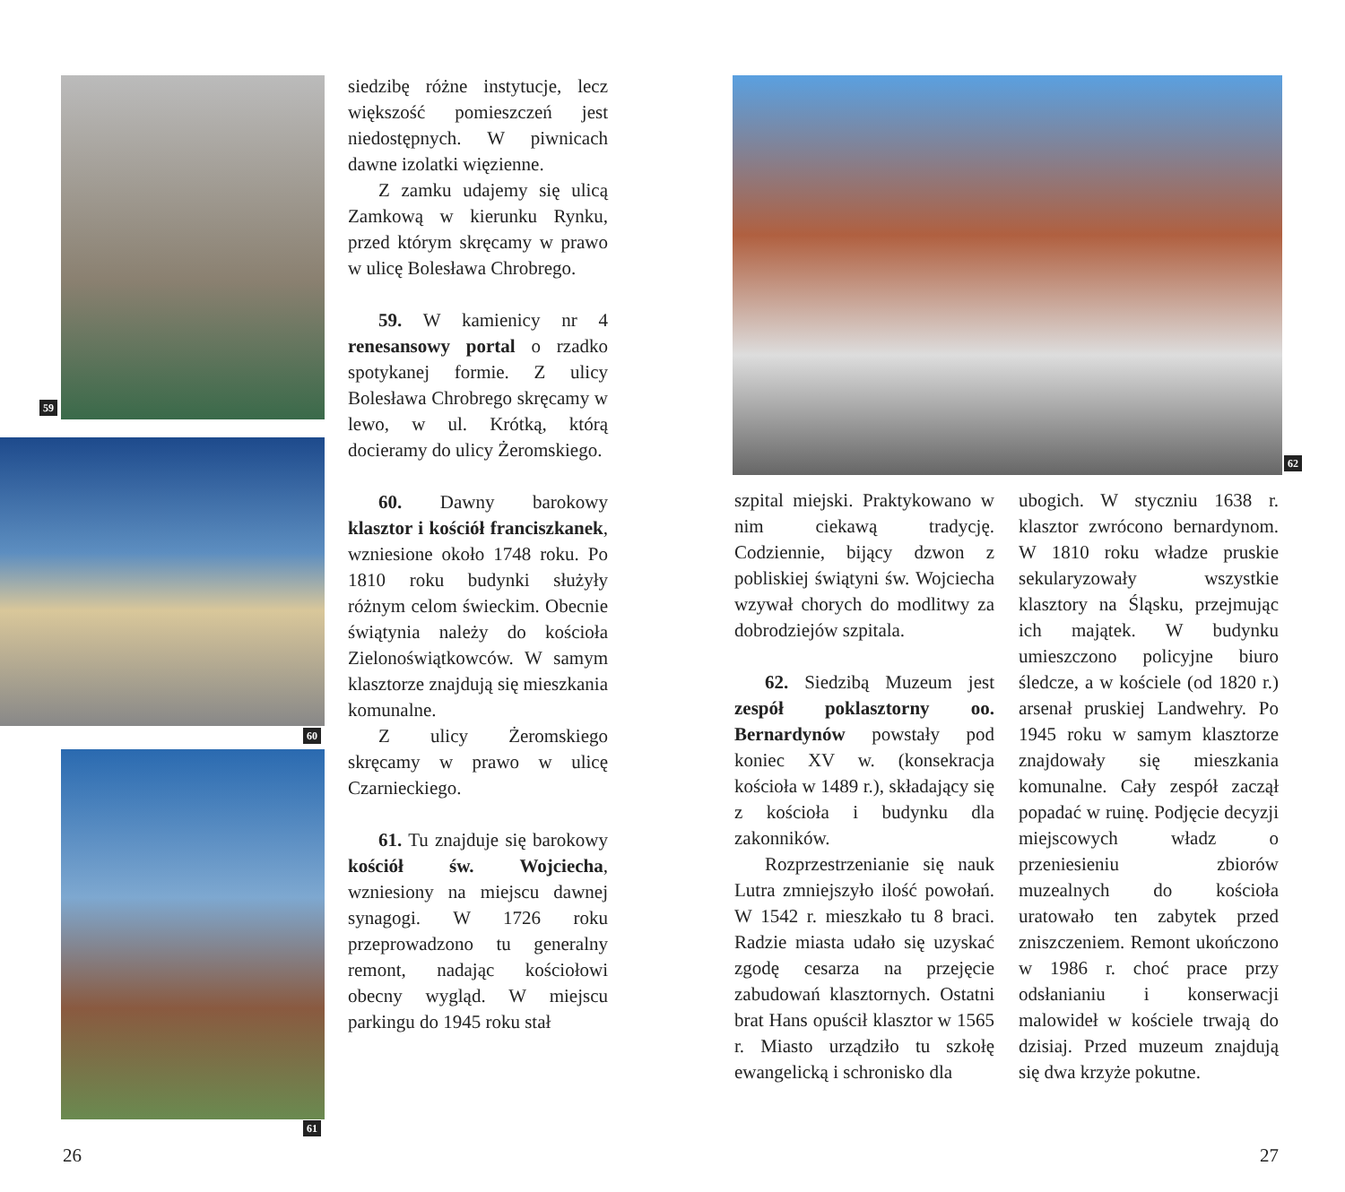59
60
61
62
siedzibę różne instytucje, lecz większość pomieszczeń jest niedostępnych. W piwnicach dawne izolatki więzienne.
Z zamku udajemy się ulicą Zamkową w kierunku Rynku, przed którym skręcamy w prawo w ulicę Bolesława Chrobrego.
59. W kamienicy nr 4 renesansowy portal o rzadko spotykanej formie. Z ulicy Bolesława Chrobrego skręcamy w lewo, w ul. Krótką, którą docieramy do ulicy Żeromskiego.
60. Dawny barokowy klasztor i kościół franciszkanek, wzniesione około 1748 roku. Po 1810 roku budynki służyły różnym celom świeckim. Obecnie świątynia należy do kościoła Zielonoświątkowców. W samym klasztorze znajdują się mieszkania komunalne.
Z ulicy Żeromskiego skręcamy w prawo w ulicę Czarnieckiego.
61. Tu znajduje się barokowy kościół św. Wojciecha, wzniesiony na miejscu dawnej synagogi. W 1726 roku przeprowadzono tu generalny remont, nadając kościołowi obecny wygląd. W miejscu parkingu do 1945 roku stał
szpital miejski. Praktykowano w nim ciekawą tradycję. Codziennie, bijący dzwon z pobliskiej świątyni św. Wojciecha wzywał chorych do modlitwy za dobrodziejów szpitala.
62. Siedzibą Muzeum jest zespół poklasztorny oo. Bernardynów powstały pod koniec XV w. (konsekracja kościoła w 1489 r.), składający się z kościoła i budynku dla zakonników.
Rozprzestrzenianie się nauk Lutra zmniejszyło ilość powołań. W 1542 r. mieszkało tu 8 braci. Radzie miasta udało się uzyskać zgodę cesarza na przejęcie zabudowań klasztornych. Ostatni brat Hans opuścił klasztor w 1565 r. Miasto urządziło tu szkołę ewangelicką i schronisko dla
ubogich. W styczniu 1638 r. klasztor zwrócono bernardynom. W 1810 roku władze pruskie sekularyzowały wszystkie klasztory na Śląsku, przejmując ich majątek. W budynku umieszczono policyjne biuro śledcze, a w kościele (od 1820 r.) arsenał pruskiej Landwehry. Po 1945 roku w samym klasztorze znajdowały się mieszkania komunalne. Cały zespół zaczął popadać w ruinę. Podjęcie decyzji miejscowych władz o przeniesieniu zbiorów muzealnych do kościoła uratowało ten zabytek przed zniszczeniem. Remont ukończono w 1986 r. choć prace przy odsłanianiu i konserwacji malowideł w kościele trwają do dzisiaj. Przed muzeum znajdują się dwa krzyże pokutne.
26 27